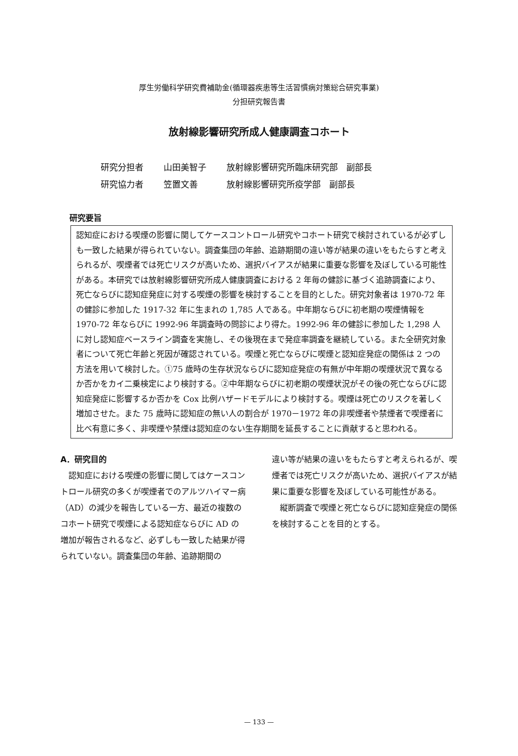厚生労働科学研究費補助金(循環器疾患等生活習慣病対策総合研究事業)
分担研究報告書
放射線影響研究所成人健康調査コホート
研究分担者 山田美智子 放射線影響研究所臨床研究部　副部長
研究協力者 笠置文善 放射線影響研究所疫学部　副部長
研究要旨
認知症における喫煙の影響に関してケースコントロール研究やコホート研究で検討されているが必ずしも一致した結果が得られていない。調査集団の年齢、追跡期間の違い等が結果の違いをもたらすと考えられるが、喫煙者では死亡リスクが高いため、選択バイアスが結果に重要な影響を及ぼしている可能性がある。本研究では放射線影響研究所成人健康調査における 2 年毎の健診に基づく追跡調査により、死亡ならびに認知症発症に対する喫煙の影響を検討することを目的とした。研究対象者は 1970-72 年の健診に参加した 1917-32 年に生まれの 1,785 人である。中年期ならびに初老期の喫煙情報を 1970-72 年ならびに 1992-96 年調査時の問診により得た。1992-96 年の健診に参加した 1,298 人に対し認知症ベースライン調査を実施し、その後現在まで発症率調査を継続している。また全研究対象者について死亡年齢と死因が確認されている。喫煙と死亡ならびに喫煙と認知症発症の関係は 2 つの方法を用いて検討した。①75 歳時の生存状況ならびに認知症発症の有無が中年期の喫煙状況で異なるか否かをカイ二乗検定により検討する。②中年期ならびに初老期の喫煙状況がその後の死亡ならびに認知症発症に影響するか否かを Cox 比例ハザードモデルにより検討する。喫煙は死亡のリスクを著しく増加させた。また 75 歳時に認知症の無い人の割合が 1970－1972 年の非喫煙者や禁煙者で喫煙者に比べ有意に多く、非喫煙や禁煙は認知症のない生存期間を延長することに貢献すると思われる。
A．研究目的
　認知症における喫煙の影響に関してはケースコントロール研究の多くが喫煙者でのアルツハイマー病（AD）の減少を報告している一方、最近の複数のコホート研究で喫煙による認知症ならびに AD の増加が報告されるなど、必ずしも一致した結果が得られていない。調査集団の年齢、追跡期間の
違い等が結果の違いをもたらすと考えられるが、喫煙者では死亡リスクが高いため、選択バイアスが結果に重要な影響を及ぼしている可能性がある。
　縦断調査で喫煙と死亡ならびに認知症発症の関係を検討することを目的とする。
— 133 —